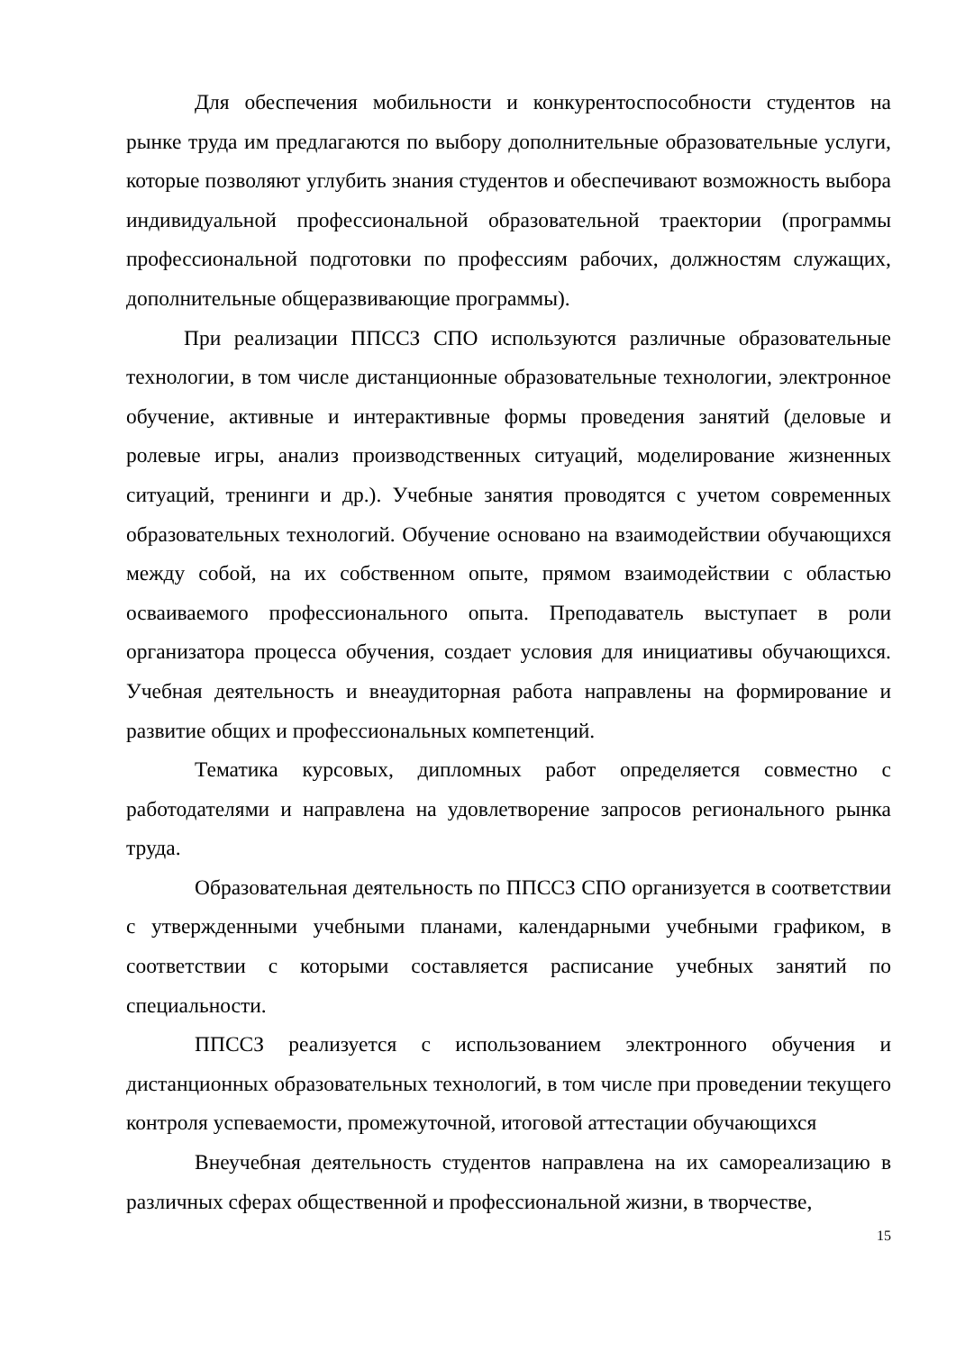Для обеспечения мобильности и конкурентоспособности студентов на рынке труда им предлагаются по выбору дополнительные образовательные услуги, которые позволяют углубить знания студентов и обеспечивают возможность выбора индивидуальной профессиональной образовательной траектории (программы профессиональной подготовки по профессиям рабочих, должностям служащих, дополнительные общеразвивающие программы).
При реализации ППССЗ СПО используются различные образовательные технологии, в том числе дистанционные образовательные технологии, электронное обучение, активные и интерактивные формы проведения занятий (деловые и ролевые игры, анализ производственных ситуаций, моделирование жизненных ситуаций, тренинги и др.). Учебные занятия проводятся с учетом современных образовательных технологий. Обучение основано на взаимодействии обучающихся между собой, на их собственном опыте, прямом взаимодействии с областью осваиваемого профессионального опыта. Преподаватель выступает в роли организатора процесса обучения, создает условия для инициативы обучающихся. Учебная деятельность и внеаудиторная работа направлены на формирование и развитие общих и профессиональных компетенций.
Тематика курсовых, дипломных работ определяется совместно с работодателями и направлена на удовлетворение запросов регионального рынка труда.
Образовательная деятельность по ППССЗ СПО организуется в соответствии с утвержденными учебными планами, календарными учебными графиком, в соответствии с которыми составляется расписание учебных занятий по специальности.
ППССЗ реализуется с использованием электронного обучения и дистанционных образовательных технологий, в том числе при проведении текущего контроля успеваемости, промежуточной, итоговой аттестации обучающихся
Внеучебная деятельность студентов направлена на их самореализацию в различных сферах общественной и профессиональной жизни, в творчестве,
15